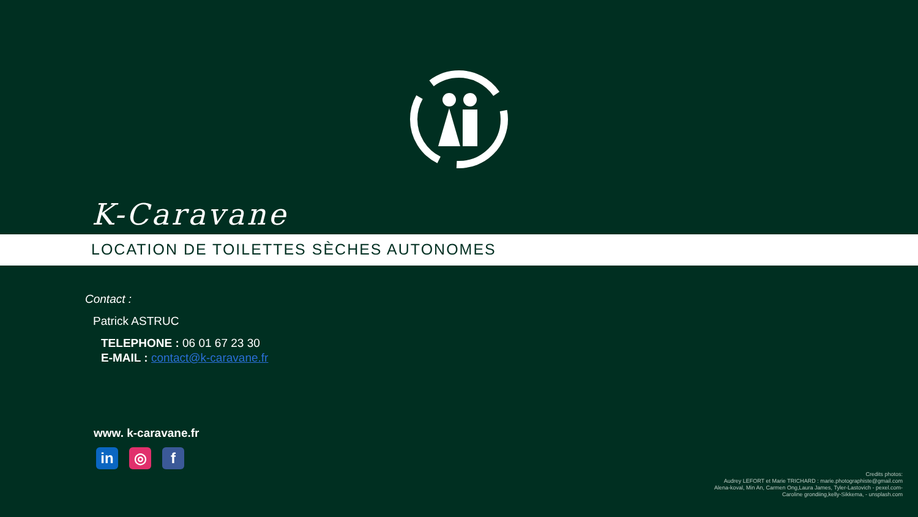K-Caravane
LOCATION DE TOILETTES SÈCHES AUTONOMES
Contact :
Patrick ASTRUC
TELEPHONE : 06 01 67 23 30
E-MAIL : contact@k-caravane.fr
www. k-caravane.fr
in ◎ f
Credits photos:
Audrey LEFORT et Marie TRICHARD : marie.photographiste@gmail.com
Alena-koval, Min An, Carmen Ong,Laura James, Tyler-Lastovich - pexel.com-
Caroline grondiing,kelly-Sikkema, - unsplash.com